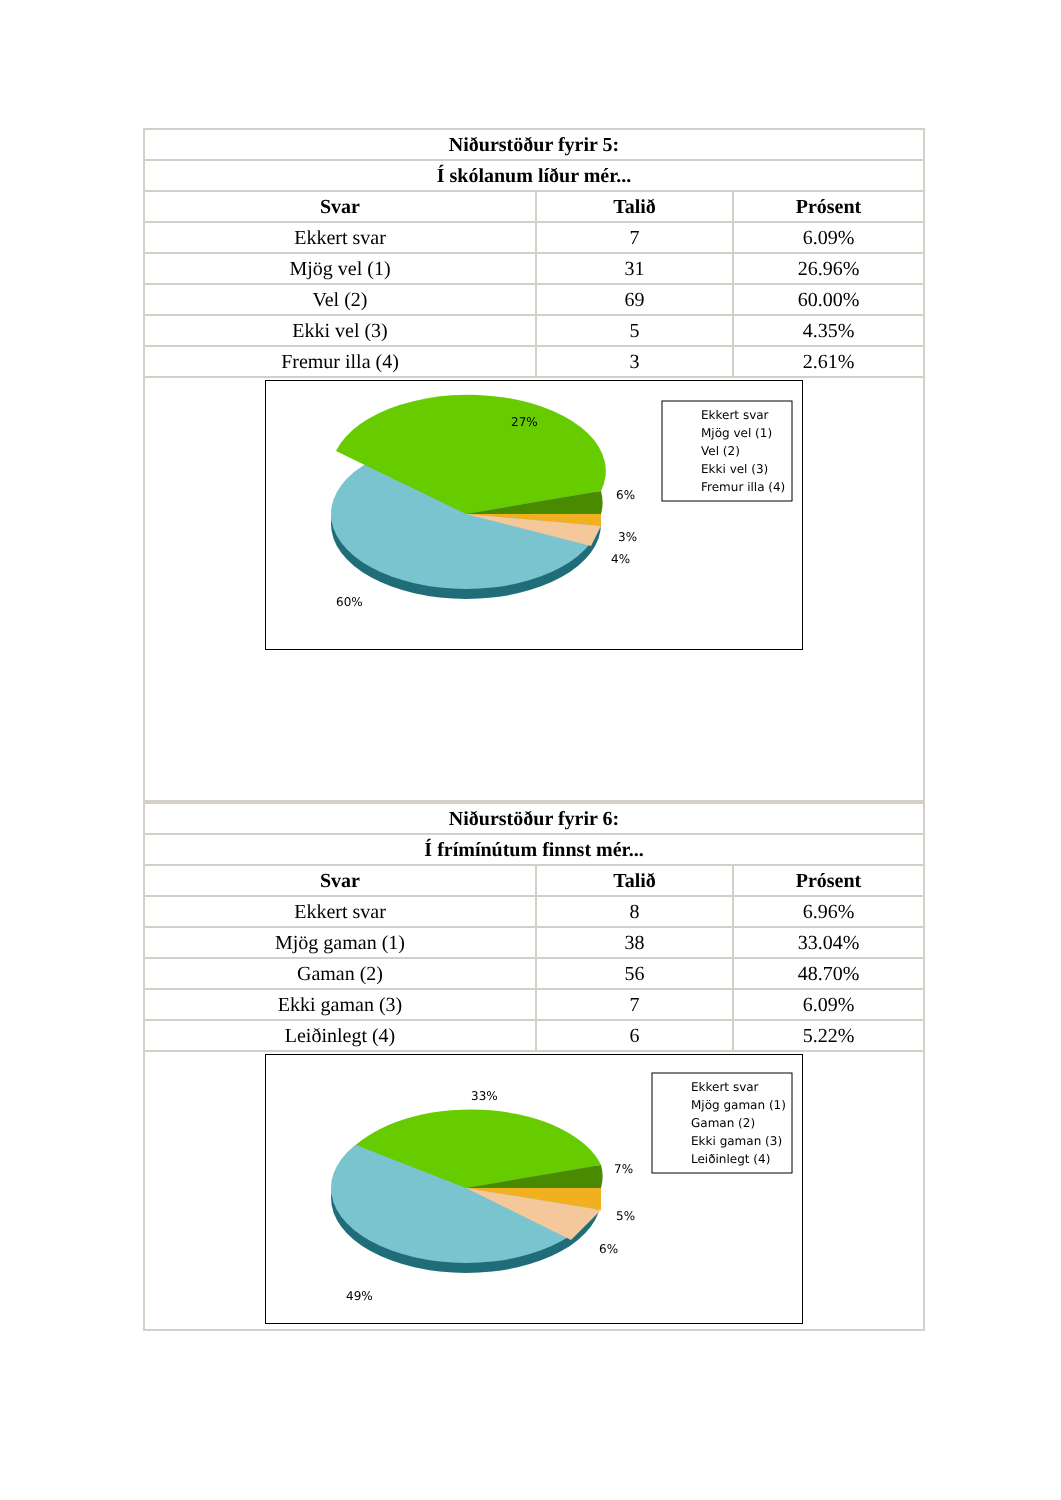| Niðurstöður fyrir 5: | | |
| --- | --- | --- |
| Í skólanum líður mér... | | |
| Svar | Talið | Prósent |
| Ekkert svar | 7 | 6.09% |
| Mjög vel (1) | 31 | 26.96% |
| Vel (2) | 69 | 60.00% |
| Ekki vel (3) | 5 | 4.35% |
| Fremur illa (4) | 3 | 2.61% |
| 27% 6% 3% 4% 60% Ekkert svar Mjög vel (1) Vel (2) Ekki vel (3) Fremur illa (4) | | |
| Niðurstöður fyrir 6: | | |
| --- | --- | --- |
| Í frímínútum finnst mér... | | |
| Svar | Talið | Prósent |
| Ekkert svar | 8 | 6.96% |
| Mjög gaman (1) | 38 | 33.04% |
| Gaman (2) | 56 | 48.70% |
| Ekki gaman (3) | 7 | 6.09% |
| Leiðinlegt (4) | 6 | 5.22% |
| 33% 7% 5% 6% 49% Ekkert svar Mjög gaman (1) Gaman (2) Ekki gaman (3) Leiðinlegt (4) | | |